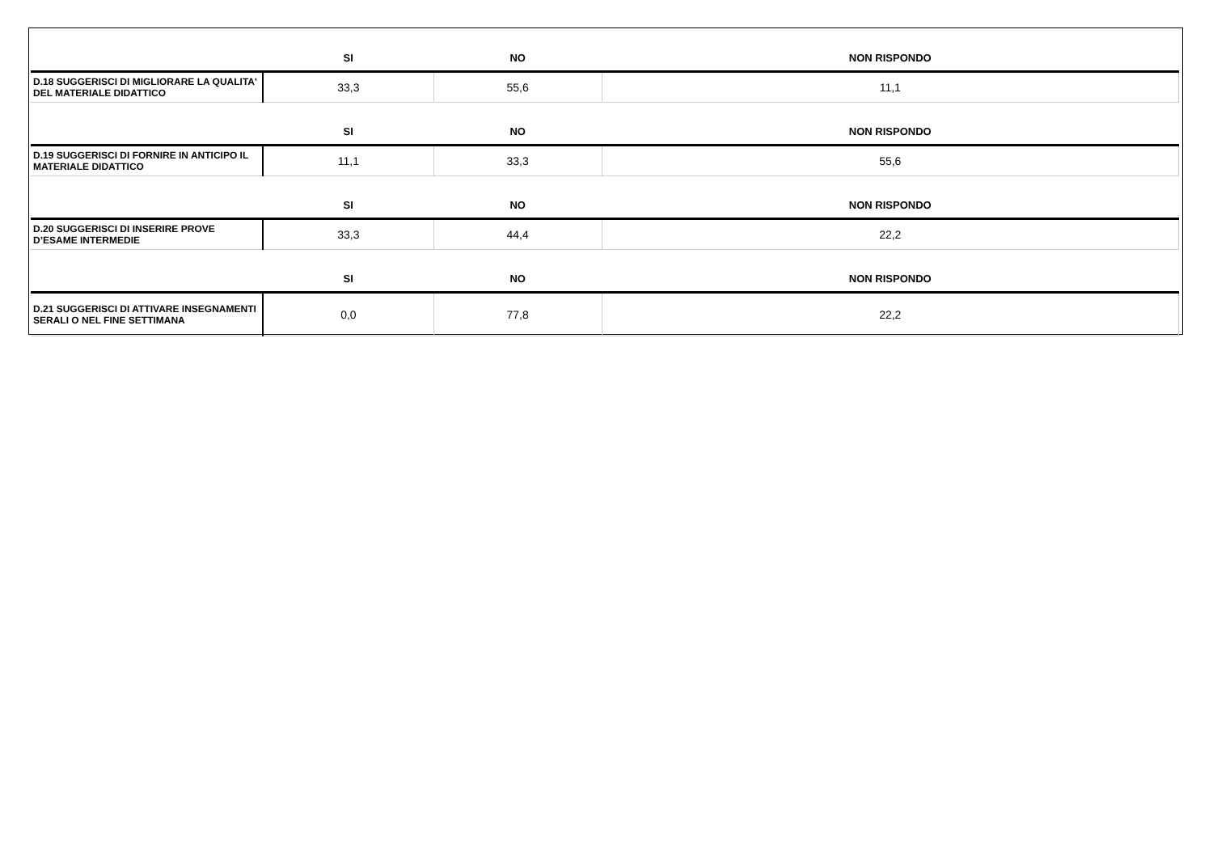| | SI | NO | NON RISPONDO |
| --- | --- | --- | --- |
| D.18 SUGGERISCI DI MIGLIORARE LA QUALITA' DEL MATERIALE DIDATTICO | 33,3 | 55,6 | 11,1 |
| | SI | NO | NON RISPONDO |
| D.19 SUGGERISCI DI FORNIRE IN ANTICIPO IL MATERIALE DIDATTICO | 11,1 | 33,3 | 55,6 |
| | SI | NO | NON RISPONDO |
| D.20 SUGGERISCI DI INSERIRE PROVE D’ESAME INTERMEDIE | 33,3 | 44,4 | 22,2 |
| | SI | NO | NON RISPONDO |
| D.21 SUGGERISCI DI ATTIVARE INSEGNAMENTI SERALI O NEL FINE SETTIMANA | 0,0 | 77,8 | 22,2 |